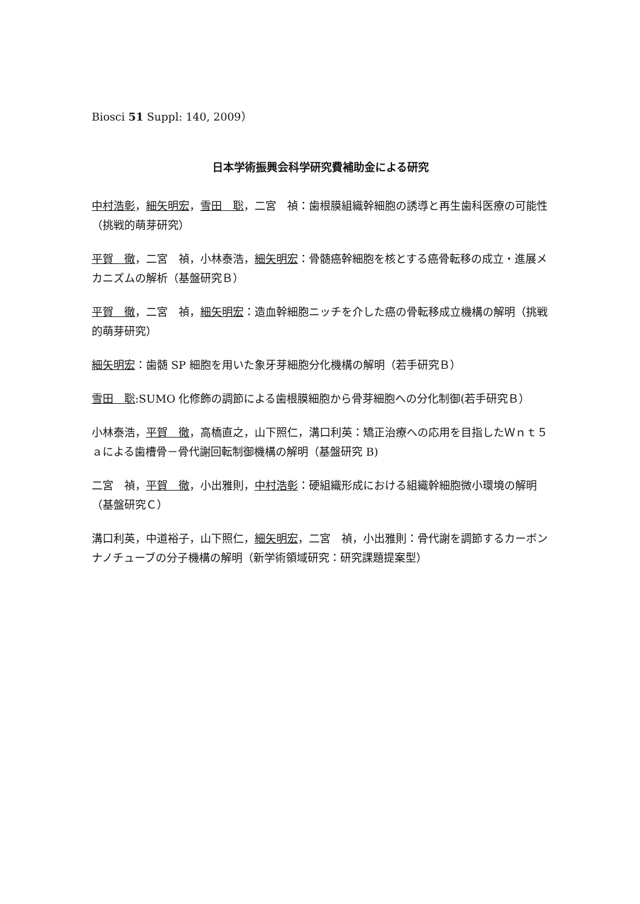Biosci 51 Suppl: 140, 2009）
日本学術振興会科学研究費補助金による研究
中村浩彰，細矢明宏，雪田　聡，二宮　禎：歯根膜組織幹細胞の誘導と再生歯科医療の可能性（挑戦的萌芽研究）
平賀　徹，二宮　禎，小林泰浩，細矢明宏：骨髄癌幹細胞を核とする癌骨転移の成立・進展メカニズムの解析（基盤研究Ｂ）
平賀　徹，二宮　禎，細矢明宏：造血幹細胞ニッチを介した癌の骨転移成立機構の解明（挑戦的萌芽研究）
細矢明宏：歯髄 SP 細胞を用いた象牙芽細胞分化機構の解明（若手研究Ｂ）
雪田　聡:SUMO 化修飾の調節による歯根膜細胞から骨芽細胞への分化制御(若手研究Ｂ）
小林泰浩，平賀　徹，高橋直之，山下照仁，溝口利英：矯正治療への応用を目指したＷｎｔ５ａによる歯槽骨－骨代謝回転制御機構の解明（基盤研究 B)
二宮　禎，平賀　徹，小出雅則，中村浩彰：硬組織形成における組織幹細胞微小環境の解明（基盤研究Ｃ）
溝口利英，中道裕子，山下照仁，細矢明宏，二宮　禎，小出雅則：骨代謝を調節するカーボンナノチューブの分子機構の解明（新学術領域研究：研究課題提案型）